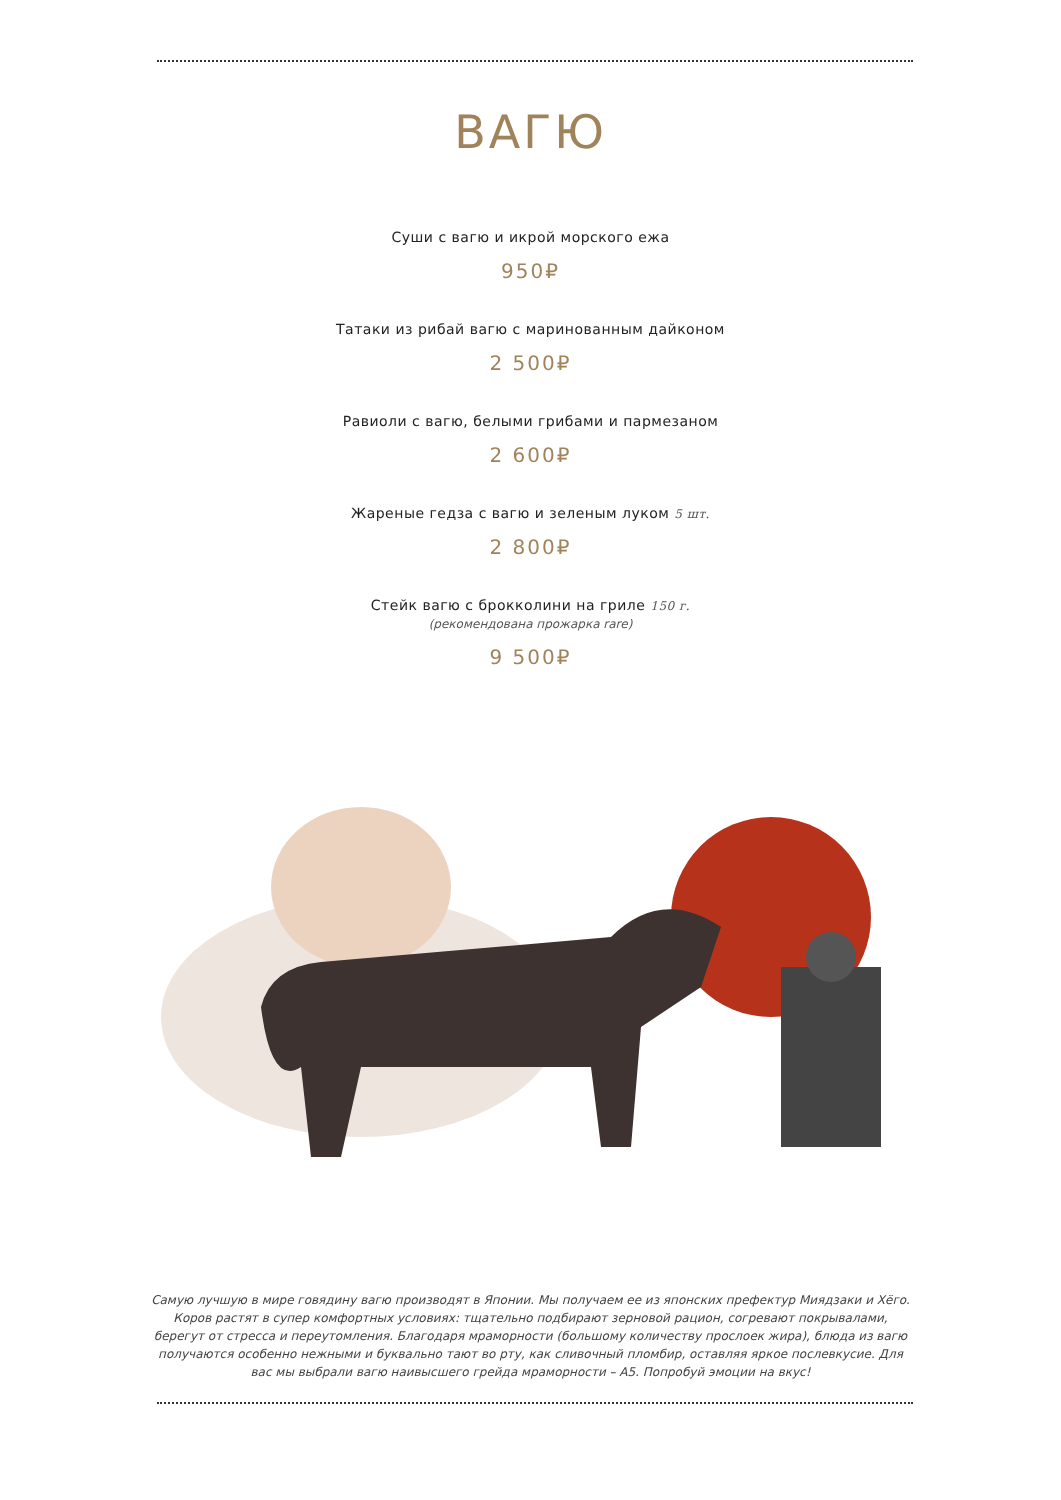ВАГЮ
Суши с вагю и икрой морского ежа
950₽
Татаки из рибай вагю с маринованным дайконом
2 500₽
Равиоли с вагю, белыми грибами и пармезаном
2 600₽
Жареные гедза с вагю и зеленым луком 5 шт.
2 800₽
Стейк вагю с брокколини на гриле 150 г.
(рекомендована прожарка rare)
9 500₽
Самую лучшую в мире говядину вагю производят в Японии. Мы получаем ее из японских префектур Миядзаки и Хёго. Коров растят в супер комфортных условиях: тщательно подбирают зерновой рацион, согревают покрывалами, берегут от стресса и переутомления. Благодаря мраморности (большому количеству прослоек жира), блюда из вагю получаются особенно нежными и буквально тают во рту, как сливочный пломбир, оставляя яркое послевкусие. Для вас мы выбрали вагю наивысшего грейда мраморности – A5. Попробуй эмоции на вкус!